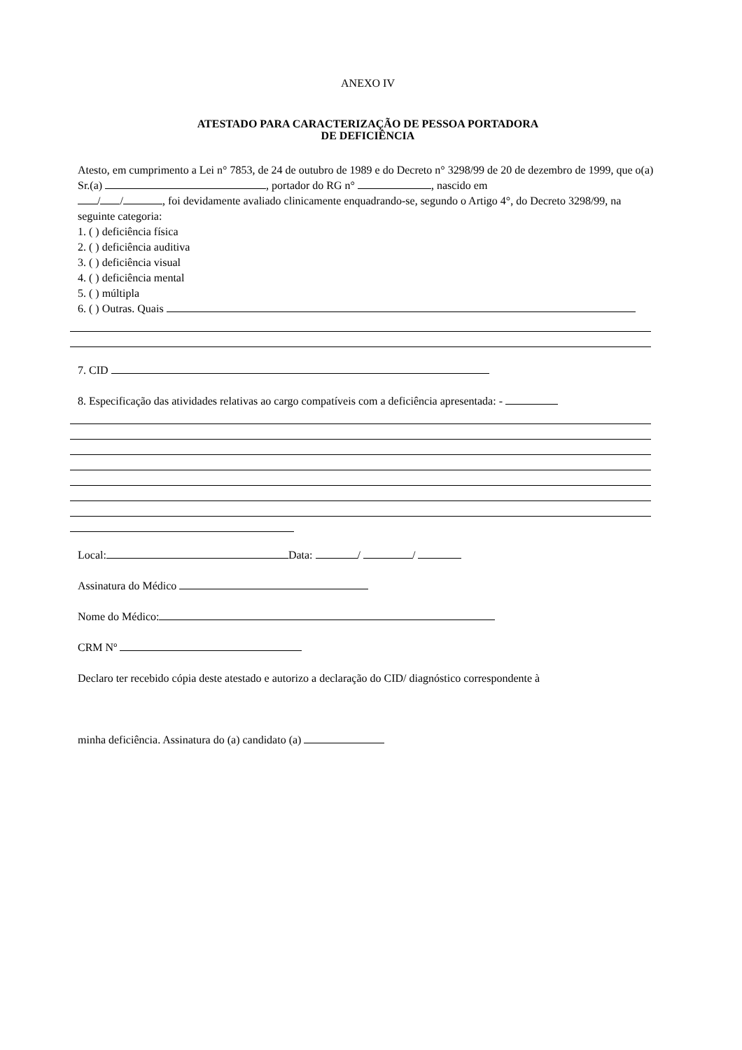ANEXO IV
ATESTADO PARA CARACTERIZAÇÃO DE PESSOA PORTADORA
DE DEFICIÊNCIA
Atesto, em cumprimento a Lei n° 7853, de 24 de outubro de 1989 e do Decreto n° 3298/99 de 20 de dezembro de 1999, que o(a) Sr.(a) , portador do RG n° , nascido em
/ / , foi devidamente avaliado clinicamente enquadrando-se, segundo o Artigo 4°, do Decreto 3298/99, na seguinte categoria:
1. ( ) deficiência física
2. ( ) deficiência auditiva
3. ( ) deficiência visual
4. ( ) deficiência mental
5. ( ) múltipla
6. ( ) Outras. Quais
7. CID
8. Especificação das atividades relativas ao cargo compatíveis com a deficiência apresentada: -
Local: Data: / /
Assinatura do Médico
Nome do Médico:
CRM Nº
Declaro ter recebido cópia deste atestado e autorizo a declaração do CID/ diagnóstico correspondente à
minha deficiência. Assinatura do (a) candidato (a)